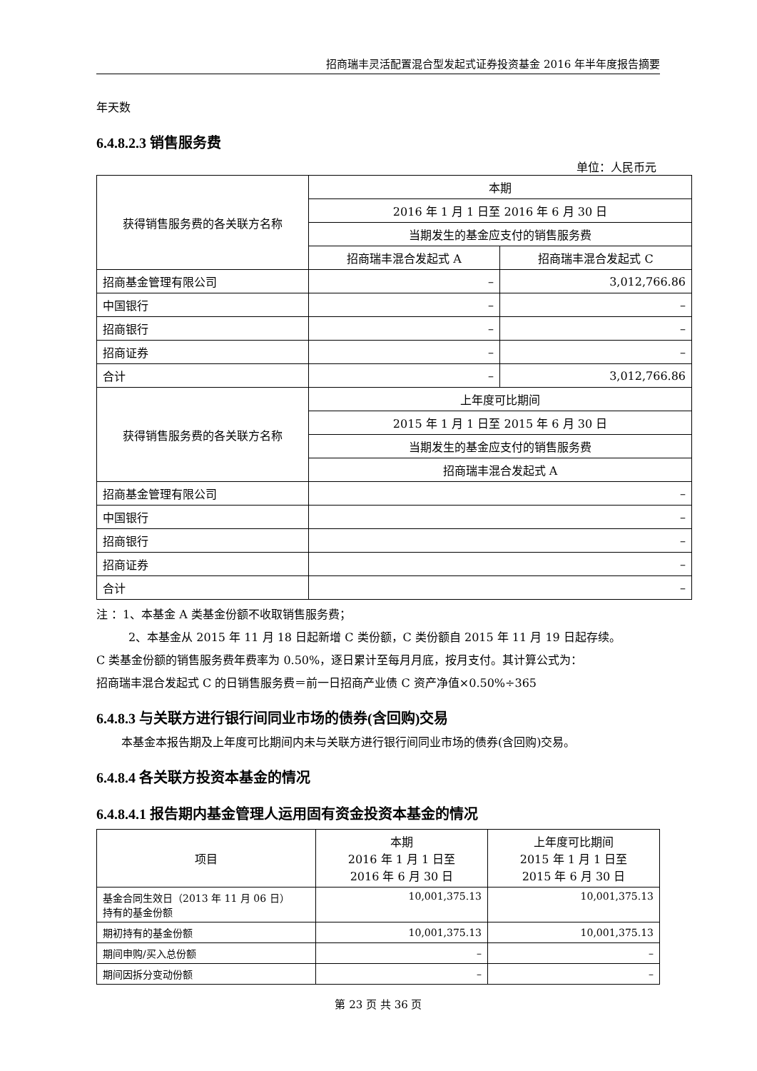招商瑞丰灵活配置混合型发起式证券投资基金 2016 年半年度报告摘要
年天数
6.4.8.2.3 销售服务费
单位：人民币元
| 获得销售服务费的各关联方名称 | 本期 | |
| --- | --- | --- |
| | 2016 年 1 月 1 日至 2016 年 6 月 30 日 | |
| | 当期发生的基金应支付的销售服务费 | |
| | 招商瑞丰混合发起式 A | 招商瑞丰混合发起式 C |
| 招商基金管理有限公司 | – | 3,012,766.86 |
| 中国银行 | – | – |
| 招商银行 | – | – |
| 招商证券 | – | – |
| 合计 | – | 3,012,766.86 |
| 获得销售服务费的各关联方名称 | 上年度可比期间 | |
| | 2015 年 1 月 1 日至 2015 年 6 月 30 日 | |
| | 当期发生的基金应支付的销售服务费 | |
| | 招商瑞丰混合发起式 A | |
| 招商基金管理有限公司 | – | |
| 中国银行 | – | |
| 招商银行 | – | |
| 招商证券 | – | |
| 合计 | – | |
注 ：1、本基金 A 类基金份额不收取销售服务费；
2、本基金从 2015 年 11 月 18 日起新增 C 类份额，C 类份额自 2015 年 11 月 19 日起存续。
C 类基金份额的销售服务费年费率为 0.50%，逐日累计至每月月底，按月支付。其计算公式为：
招商瑞丰混合发起式 C 的日销售服务费＝前一日招商产业债 C 资产净值×0.50%÷365
6.4.8.3 与关联方进行银行间同业市场的债券(含回购)交易
本基金本报告期及上年度可比期间内未与关联方进行银行间同业市场的债券(含回购)交易。
6.4.8.4 各关联方投资本基金的情况
6.4.8.4.1 报告期内基金管理人运用固有资金投资本基金的情况
| 项目 | 本期 2016 年 1 月 1 日至 2016 年 6 月 30 日 | 上年度可比期间 2015 年 1 月 1 日至 2015 年 6 月 30 日 |
| --- | --- | --- |
| 基金合同生效日（2013 年 11 月 06 日） 持有的基金份额 | 10,001,375.13 | 10,001,375.13 |
| 期初持有的基金份额 | 10,001,375.13 | 10,001,375.13 |
| 期间申购/买入总份额 | – | – |
| 期间因拆分变动份额 | – | – |
第 23 页 共 36 页